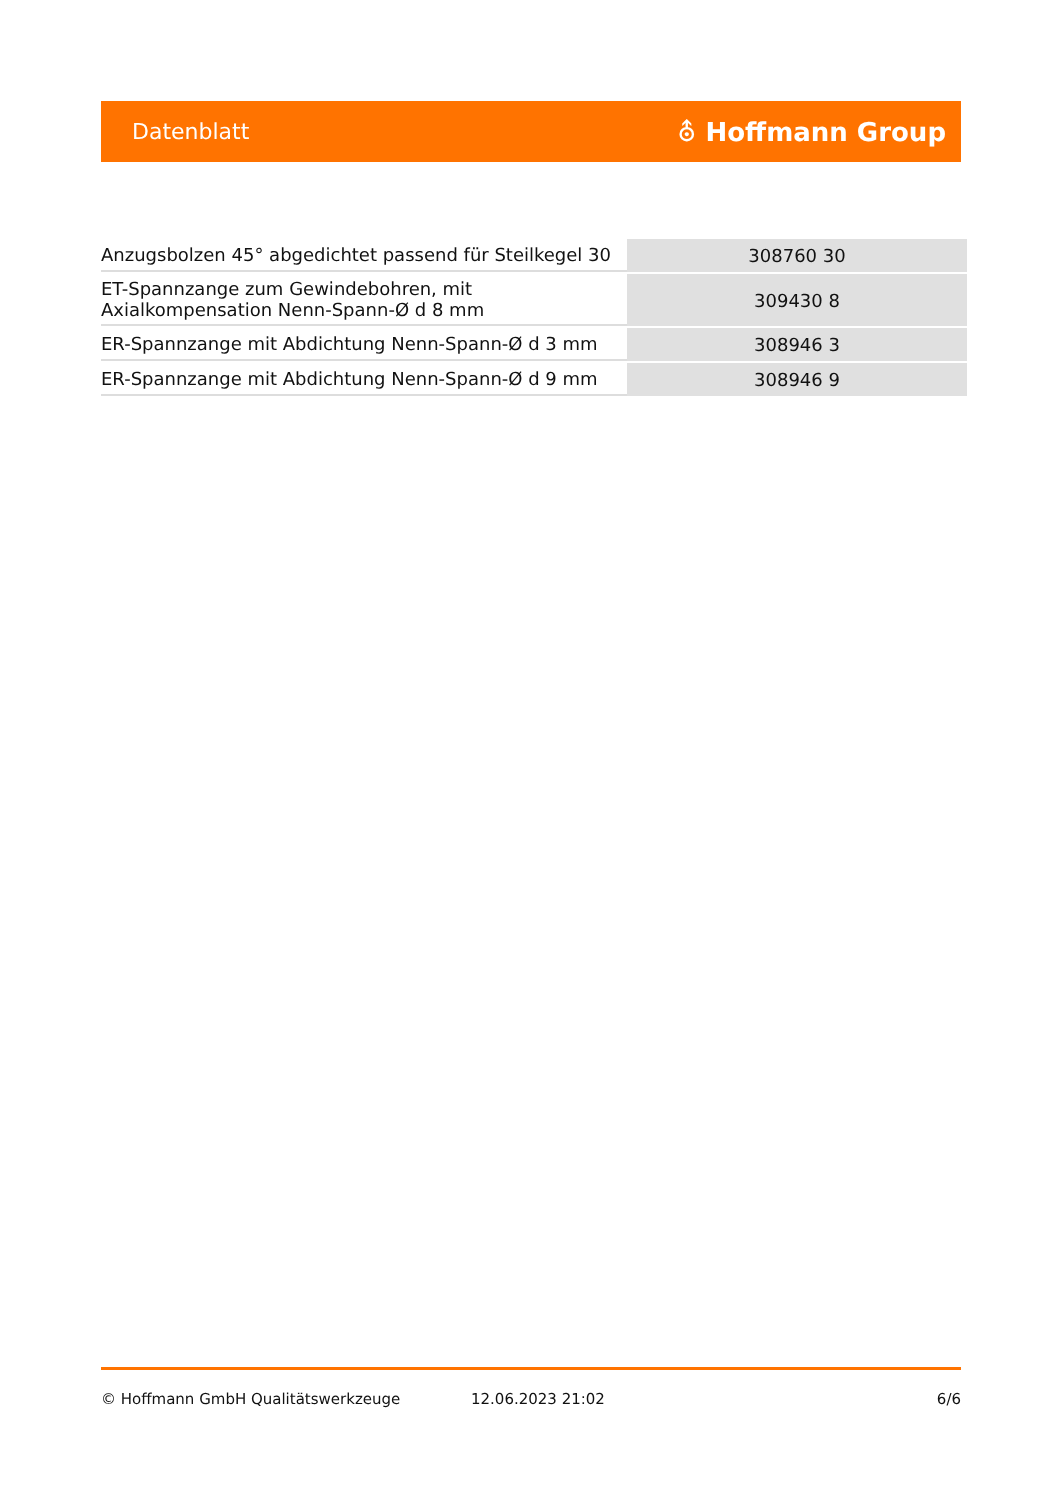Datenblatt ⛢ Hoffmann Group
| Anzugsbolzen 45° abgedichtet passend für Steilkegel 30 | 308760 30 |
| ET-Spannzange zum Gewindebohren, mit Axialkompensation Nenn-Spann-Ø d 8 mm | 309430 8 |
| ER-Spannzange mit Abdichtung Nenn-Spann-Ø d 3 mm | 308946 3 |
| ER-Spannzange mit Abdichtung Nenn-Spann-Ø d 9 mm | 308946 9 |
© Hoffmann GmbH Qualitätswerkzeuge 12.06.2023 21:02 6/6